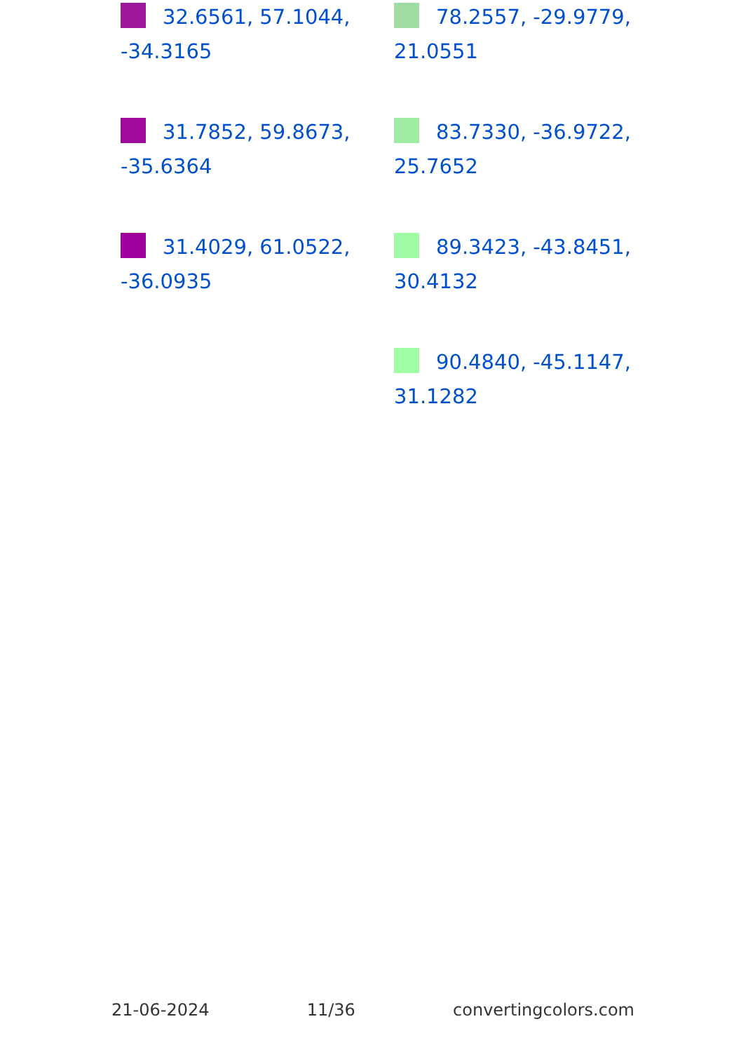32.6561, 57.1044, -34.3165
31.7852, 59.8673, -35.6364
31.4029, 61.0522, -36.0935
78.2557, -29.9779, 21.0551
83.7330, -36.9722, 25.7652
89.3423, -43.8451, 30.4132
90.4840, -45.1147, 31.1282
21-06-2024 11/36 convertingcolors.com